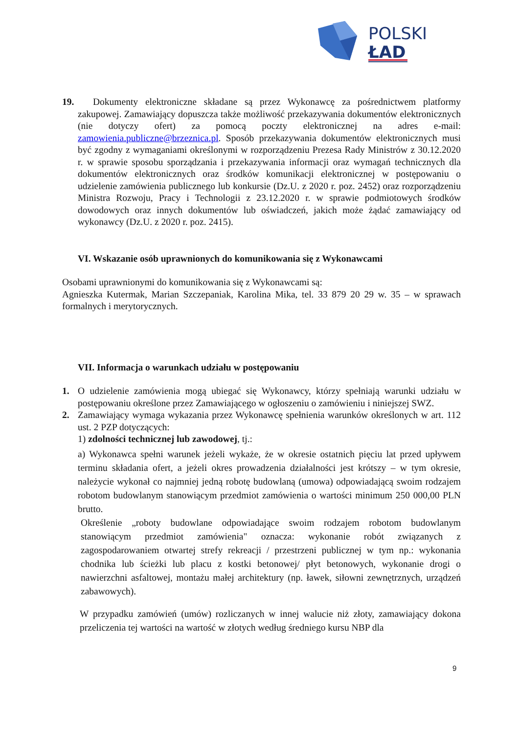POLSKI
ŁAD
19.
Dokumenty elektroniczne składane są przez Wykonawcę za pośrednictwem platformy zakupowej. Zamawiający dopuszcza także możliwość przekazywania dokumentów elektronicznych (nie dotyczy ofert) za pomocą poczty elektronicznej na adres e-mail: zamowienia.publiczne@brzeznica.pl. Sposób przekazywania dokumentów elektronicznych musi być zgodny z wymaganiami określonymi w rozporządzeniu Prezesa Rady Ministrów z 30.12.2020 r. w sprawie sposobu sporządzania i przekazywania informacji oraz wymagań technicznych dla dokumentów elektronicznych oraz środków komunikacji elektronicznej w postępowaniu o udzielenie zamówienia publicznego lub konkursie (Dz.U. z 2020 r. poz. 2452) oraz rozporządzeniu Ministra Rozwoju, Pracy i Technologii z 23.12.2020 r. w sprawie podmiotowych środków dowodowych oraz innych dokumentów lub oświadczeń, jakich może żądać zamawiający od wykonawcy (Dz.U. z 2020 r. poz. 2415).
VI. Wskazanie osób uprawnionych do komunikowania się z Wykonawcami
Osobami uprawnionymi do komunikowania się z Wykonawcami są:
Agnieszka Kutermak, Marian Szczepaniak, Karolina Mika, tel. 33 879 20 29 w. 35 – w sprawach formalnych i merytorycznych.
VII. Informacja o warunkach udziału w postępowaniu
1. O udzielenie zamówienia mogą ubiegać się Wykonawcy, którzy spełniają warunki udziału w postępowaniu określone przez Zamawiającego w ogłoszeniu o zamówieniu i niniejszej SWZ.
2. Zamawiający wymaga wykazania przez Wykonawcę spełnienia warunków określonych w art. 112 ust. 2 PZP dotyczących:
1) zdolności technicznej lub zawodowej, tj.:
a) Wykonawca spełni warunek jeżeli wykaże, że w okresie ostatnich pięciu lat przed upływem terminu składania ofert, a jeżeli okres prowadzenia działalności jest krótszy – w tym okresie, należycie wykonał co najmniej jedną robotę budowlaną (umowa) odpowiadającą swoim rodzajem robotom budowlanym stanowiącym przedmiot zamówienia o wartości minimum 250 000,00 PLN brutto.
Określenie „roboty budowlane odpowiadające swoim rodzajem robotom budowlanym stanowiącym przedmiot zamówienia" oznacza: wykonanie robót związanych z zagospodarowaniem otwartej strefy rekreacji / przestrzeni publicznej w tym np.: wykonania chodnika lub ścieżki lub placu z kostki betonowej/ płyt betonowych, wykonanie drogi o nawierzchni asfaltowej, montażu małej architektury (np. ławek, siłowni zewnętrznych, urządzeń zabawowych).
W przypadku zamówień (umów) rozliczanych w innej walucie niż złoty, zamawiający dokona przeliczenia tej wartości na wartość w złotych według średniego kursu NBP dla
9